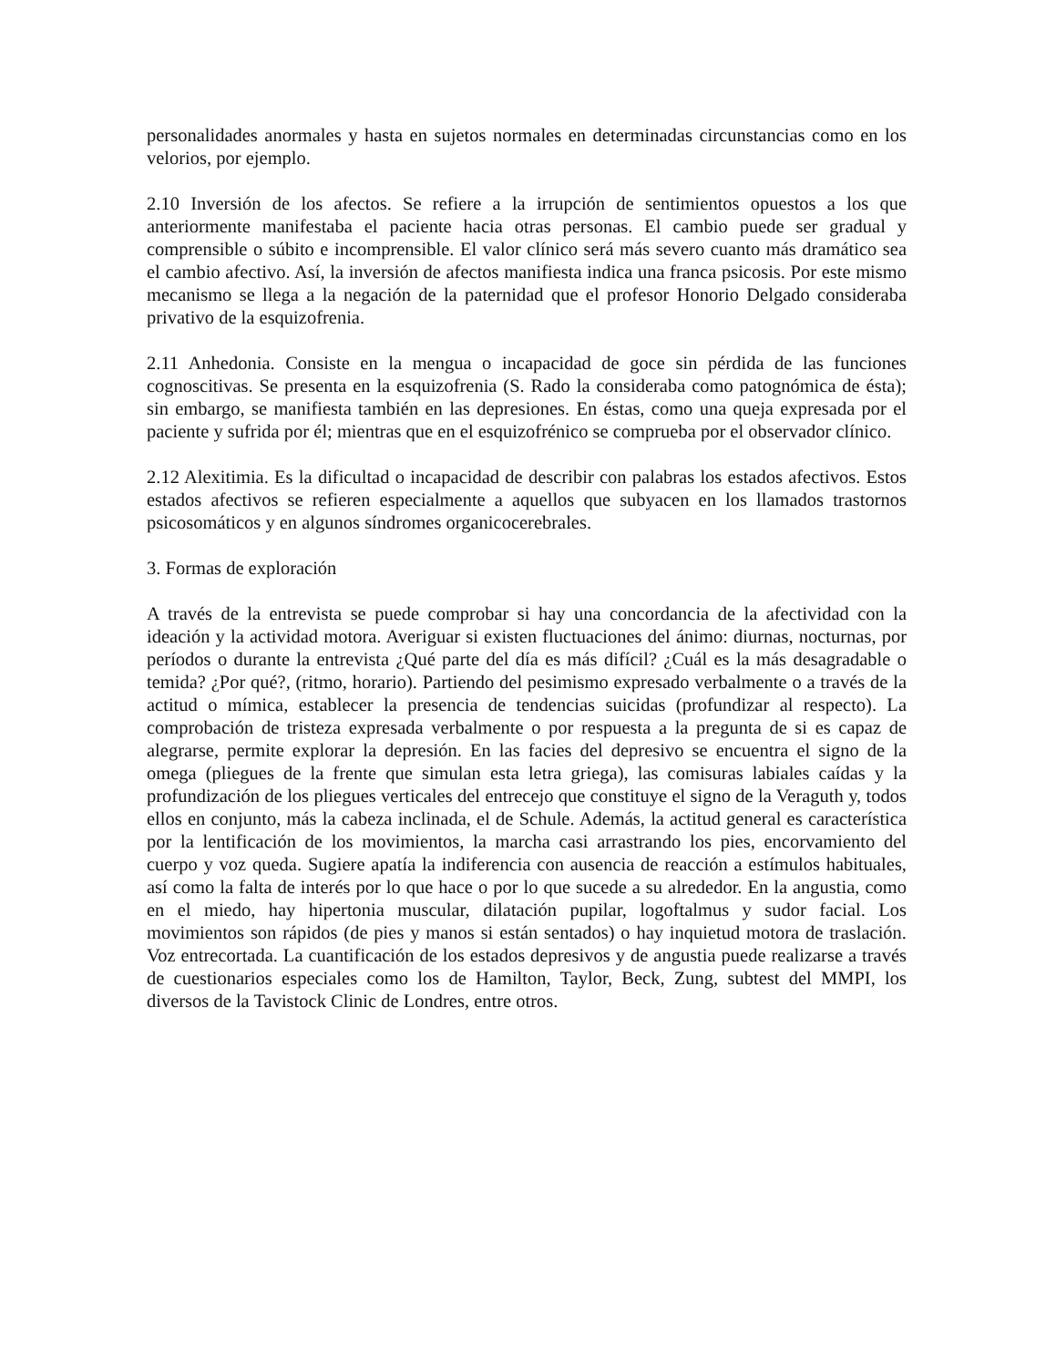personalidades anormales y hasta en sujetos normales en determinadas circunstancias como en los velorios, por ejemplo.
2.10 Inversión de los afectos. Se refiere a la irrupción de sentimientos opuestos a los que anteriormente manifestaba el paciente hacia otras personas. El cambio puede ser gradual y comprensible o súbito e incomprensible. El valor clínico será más severo cuanto más dramático sea el cambio afectivo. Así, la inversión de afectos manifiesta indica una franca psicosis. Por este mismo mecanismo se llega a la negación de la paternidad que el profesor Honorio Delgado consideraba privativo de la esquizofrenia.
2.11 Anhedonia. Consiste en la mengua o incapacidad de goce sin pérdida de las funciones cognoscitivas. Se presenta en la esquizofrenia (S. Rado la consideraba como patognómica de ésta); sin embargo, se manifiesta también en las depresiones. En éstas, como una queja expresada por el paciente y sufrida por él; mientras que en el esquizofrénico se comprueba por el observador clínico.
2.12 Alexitimia. Es la dificultad o incapacidad de describir con palabras los estados afectivos. Estos estados afectivos se refieren especialmente a aquellos que subyacen en los llamados trastornos psicosomáticos y en algunos síndromes organicocerebrales.
3. Formas de exploración
A través de la entrevista se puede comprobar si hay una concordancia de la afectividad con la ideación y la actividad motora. Averiguar si existen fluctuaciones del ánimo: diurnas, nocturnas, por períodos o durante la entrevista ¿Qué parte del día es más difícil? ¿Cuál es la más desagradable o temida? ¿Por qué?, (ritmo, horario). Partiendo del pesimismo expresado verbalmente o a través de la actitud o mímica, establecer la presencia de tendencias suicidas (profundizar al respecto). La comprobación de tristeza expresada verbalmente o por respuesta a la pregunta de si es capaz de alegrarse, permite explorar la depresión. En las facies del depresivo se encuentra el signo de la omega (pliegues de la frente que simulan esta letra griega), las comisuras labiales caídas y la profundización de los pliegues verticales del entrecejo que constituye el signo de la Veraguth y, todos ellos en conjunto, más la cabeza inclinada, el de Schule. Además, la actitud general es característica por la lentificación de los movimientos, la marcha casi arrastrando los pies, encorvamiento del cuerpo y voz queda. Sugiere apatía la indiferencia con ausencia de reacción a estímulos habituales, así como la falta de interés por lo que hace o por lo que sucede a su alrededor. En la angustia, como en el miedo, hay hipertonia muscular, dilatación pupilar, logoftalmus y sudor facial. Los movimientos son rápidos (de pies y manos si están sentados) o hay inquietud motora de traslación. Voz entrecortada. La cuantificación de los estados depresivos y de angustia puede realizarse a través de cuestionarios especiales como los de Hamilton, Taylor, Beck, Zung, subtest del MMPI, los diversos de la Tavistock Clinic de Londres, entre otros.